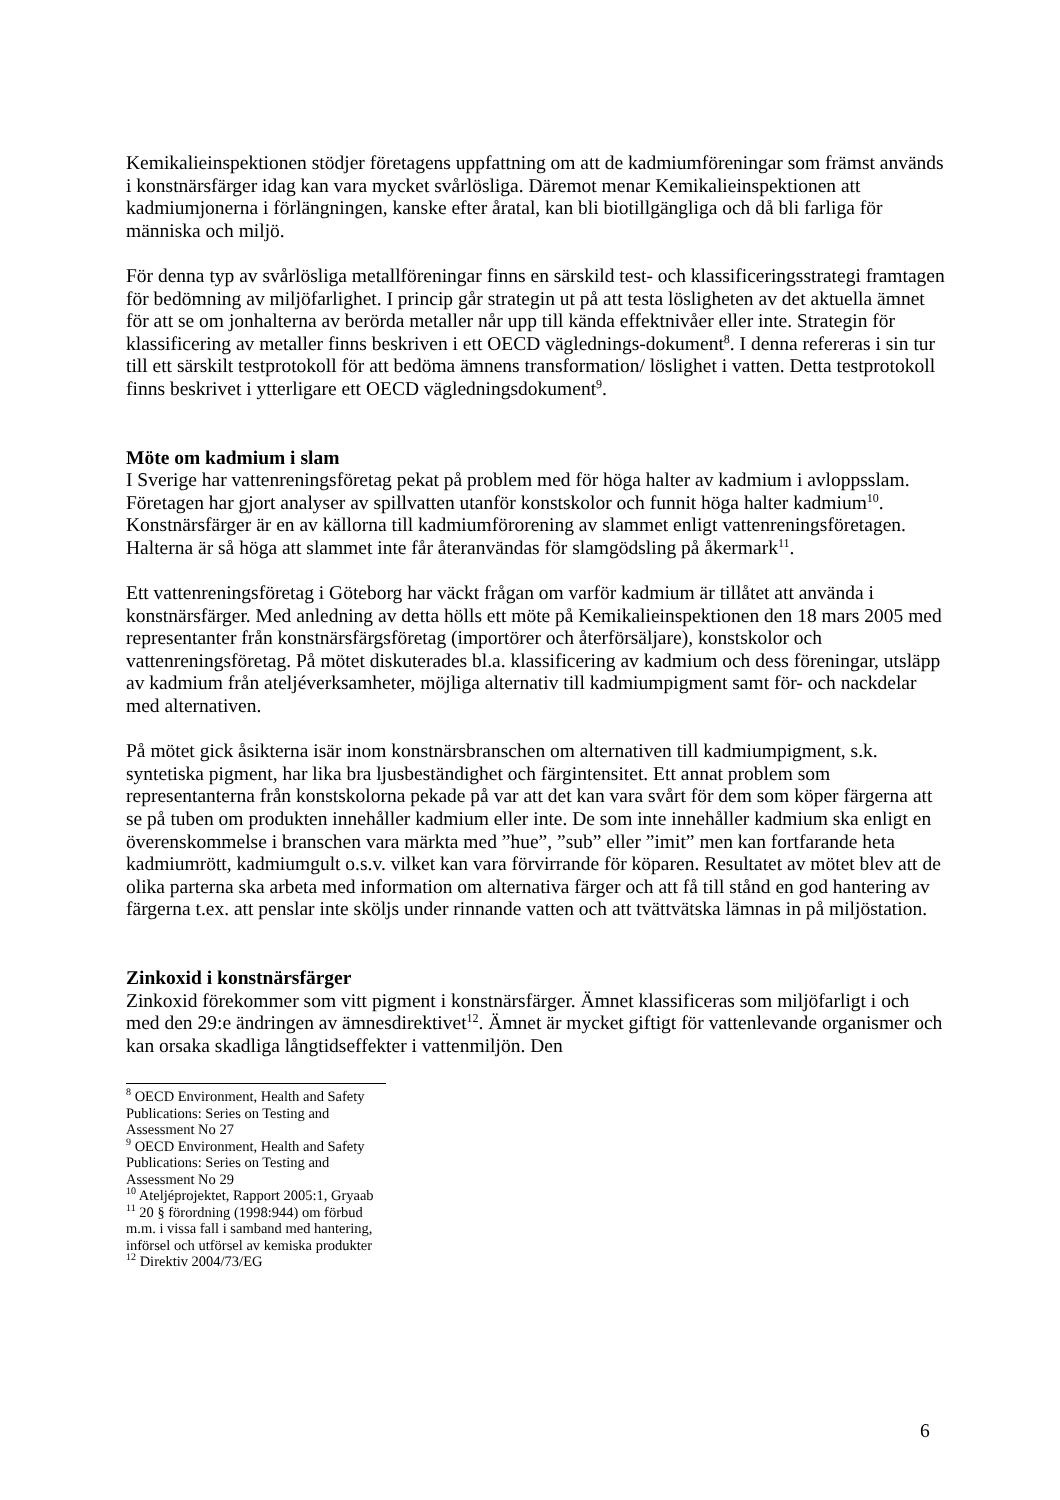Kemikalieinspektionen stödjer företagens uppfattning om att de kadmiumföreningar som främst används i konstnärsfärger idag kan vara mycket svårlösliga. Däremot menar Kemikalieinspektionen att kadmiumjonerna i förlängningen, kanske efter åratal, kan bli biotillgängliga och då bli farliga för människa och miljö.
För denna typ av svårlösliga metallföreningar finns en särskild test- och klassificeringsstrategi framtagen för bedömning av miljöfarlighet. I princip går strategin ut på att testa lösligheten av det aktuella ämnet för att se om jonhalterna av berörda metaller når upp till kända effektnivåer eller inte. Strategin för klassificering av metaller finns beskriven i ett OECD väglednings-dokument<sup>8</sup>. I denna refereras i sin tur till ett särskilt testprotokoll för att bedöma ämnens transformation/ löslighet i vatten. Detta testprotokoll finns beskrivet i ytterligare ett OECD vägledningsdokument<sup>9</sup>.
Möte om kadmium i slam
I Sverige har vattenreningsföretag pekat på problem med för höga halter av kadmium i avloppsslam. Företagen har gjort analyser av spillvatten utanför konstskolor och funnit höga halter kadmium<sup>10</sup>. Konstnärsfärger är en av källorna till kadmiumförorening av slammet enligt vattenreningsföretagen. Halterna är så höga att slammet inte får återanvändas för slamgödsling på åkermark<sup>11</sup>.
Ett vattenreningsföretag i Göteborg har väckt frågan om varför kadmium är tillåtet att använda i konstnärsfärger. Med anledning av detta hölls ett möte på Kemikalieinspektionen den 18 mars 2005 med representanter från konstnärsfärgsföretag (importörer och återförsäljare), konstskolor och vattenreningsföretag. På mötet diskuterades bl.a. klassificering av kadmium och dess föreningar, utsläpp av kadmium från ateljéverksamheter, möjliga alternativ till kadmiumpigment samt för- och nackdelar med alternativen.
På mötet gick åsikterna isär inom konstnärsbranschen om alternativen till kadmiumpigment, s.k. syntetiska pigment, har lika bra ljusbeständighet och färgintensitet. Ett annat problem som representanterna från konstskolorna pekade på var att det kan vara svårt för dem som köper färgerna att se på tuben om produkten innehåller kadmium eller inte. De som inte innehåller kadmium ska enligt en överenskommelse i branschen vara märkta med ”hue”, ”sub” eller ”imit” men kan fortfarande heta kadmiumrött, kadmiumgult o.s.v. vilket kan vara förvirrande för köparen. Resultatet av mötet blev att de olika parterna ska arbeta med information om alternativa färger och att få till stånd en god hantering av färgerna t.ex. att penslar inte sköljs under rinnande vatten och att tvättvätska lämnas in på miljöstation.
Zinkoxid i konstnärsfärger
Zinkoxid förekommer som vitt pigment i konstnärsfärger. Ämnet klassificeras som miljöfarligt i och med den 29:e ändringen av ämnesdirektivet<sup>12</sup>. Ämnet är mycket giftigt för vattenlevande organismer och kan orsaka skadliga långtidseffekter i vattenmiljön. Den
<sup>8</sup> OECD Environment, Health and Safety Publications: Series on Testing and Assessment No 27
<sup>9</sup> OECD Environment, Health and Safety Publications: Series on Testing and Assessment No 29
<sup>10</sup> Ateljéprojektet, Rapport 2005:1, Gryaab
<sup>11</sup> 20 § förordning (1998:944) om förbud m.m. i vissa fall i samband med hantering, införsel och utförsel av kemiska produkter
<sup>12</sup> Direktiv 2004/73/EG
6